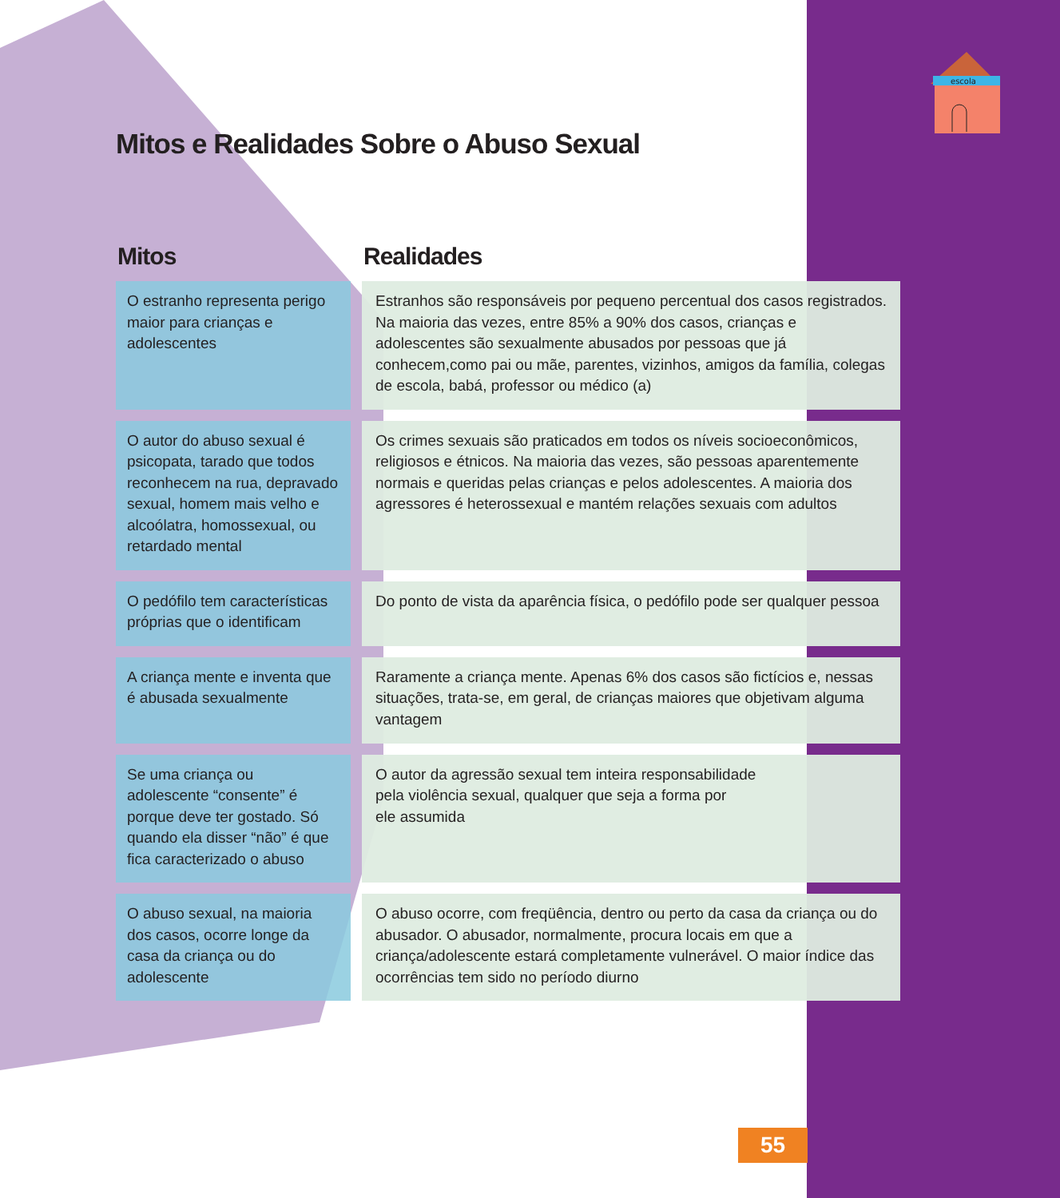escola
Mitos e Realidades Sobre o Abuso Sexual
| Mitos | Realidades |
| --- | --- |
| O estranho representa perigo maior para crianças e adolescentes | Estranhos são responsáveis por pequeno percentual dos casos registrados. Na maioria das vezes, entre 85% a 90% dos casos, crianças e adolescentes são sexualmente abusados por pessoas que já conhecem,como pai ou mãe, parentes, vizinhos, amigos da família, colegas de escola, babá, professor ou médico (a) |
| O autor do abuso sexual é psicopata, tarado que todos reconhecem na rua, depravado sexual, homem mais velho e alcoólatra, homossexual, ou retardado mental | Os crimes sexuais são praticados em todos os níveis socioeconômicos, religiosos e étnicos. Na maioria das vezes, são pessoas aparentemente normais e queridas pelas crianças e pelos adolescentes. A maioria dos agressores é heterossexual e mantém relações sexuais com adultos |
| O pedófilo tem características próprias que o identificam | Do ponto de vista da aparência física, o pedófilo pode ser qualquer pessoa |
| A criança mente e inventa que é abusada sexualmente | Raramente a criança mente. Apenas 6% dos casos são fictícios e, nessas situações, trata-se, em geral, de crianças maiores que objetivam alguma vantagem |
| Se uma criança ou adolescente “consente” é porque deve ter gostado. Só quando ela disser “não” é que fica caracterizado o abuso | O autor da agressão sexual tem inteira responsabilidade pela violência sexual, qualquer que seja a forma por ele assumida |
| O abuso sexual, na maioria dos casos, ocorre longe da casa da criança ou do adolescente | O abuso ocorre, com freqüência, dentro ou perto da casa da criança ou do abusador. O abusador, normalmente, procura locais em que a criança/adolescente estará completamente vulnerável. O maior índice das ocorrências tem sido no período diurno |
55